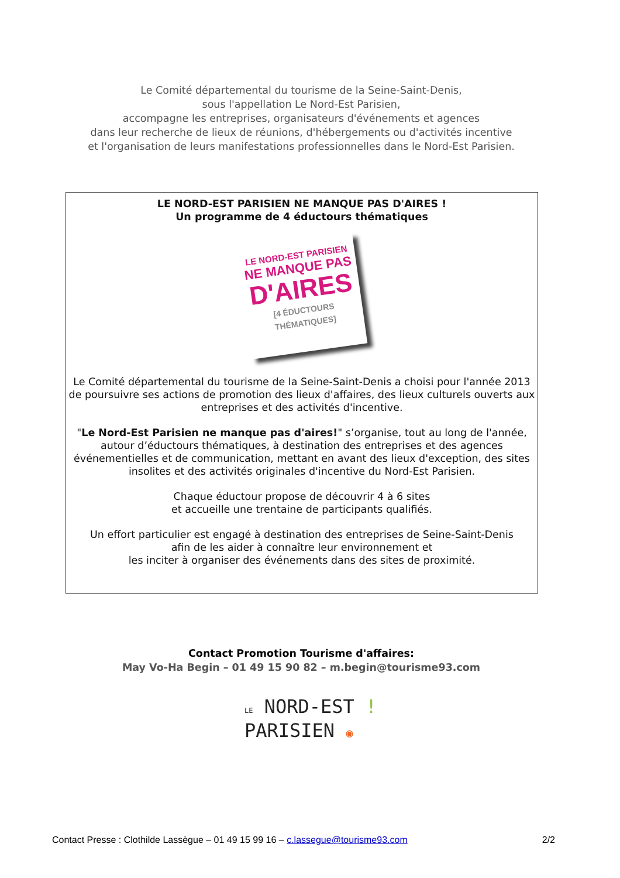Le Comité départemental du tourisme de la Seine-Saint-Denis,
sous l'appellation Le Nord-Est Parisien,
accompagne les entreprises, organisateurs d'événements et agences
dans leur recherche de lieux de réunions, d'hébergements ou d'activités incentive
et l'organisation de leurs manifestations professionnelles dans le Nord-Est Parisien.
LE NORD-EST PARISIEN NE MANQUE PAS D'AIRES !
Un programme de 4 éductours thématiques
LE NORD-EST PARISIEN
NE MANQUE PAS
D'AIRES
[4 ÉDUCTOURS THÉMATIQUES]
Le Comité départemental du tourisme de la Seine-Saint-Denis a choisi pour l'année 2013
de poursuivre ses actions de promotion des lieux d'affaires, des lieux culturels ouverts aux entreprises et des activités d'incentive.
"Le Nord-Est Parisien ne manque pas d'aires!" s’organise, tout au long de l'année, autour d’éductours thématiques, à destination des entreprises et des agences événementielles et de communication, mettant en avant des lieux d'exception, des sites insolites et des activités originales d'incentive du Nord-Est Parisien.
Chaque éductour propose de découvrir 4 à 6 sites
et accueille une trentaine de participants qualifiés.
Un effort particulier est engagé à destination des entreprises de Seine-Saint-Denis
afin de les aider à connaître leur environnement et
les inciter à organiser des événements dans des sites de proximité.
Contact Promotion Tourisme d'affaires:
May Vo-Ha Begin – 01 49 15 90 82 – m.begin@tourisme93.com
LE NORD-EST !
PARISIEN ◉
Contact Presse : Clothilde Lassègue – 01 49 15 99 16 – c.lassegue@tourisme93.com 2/2